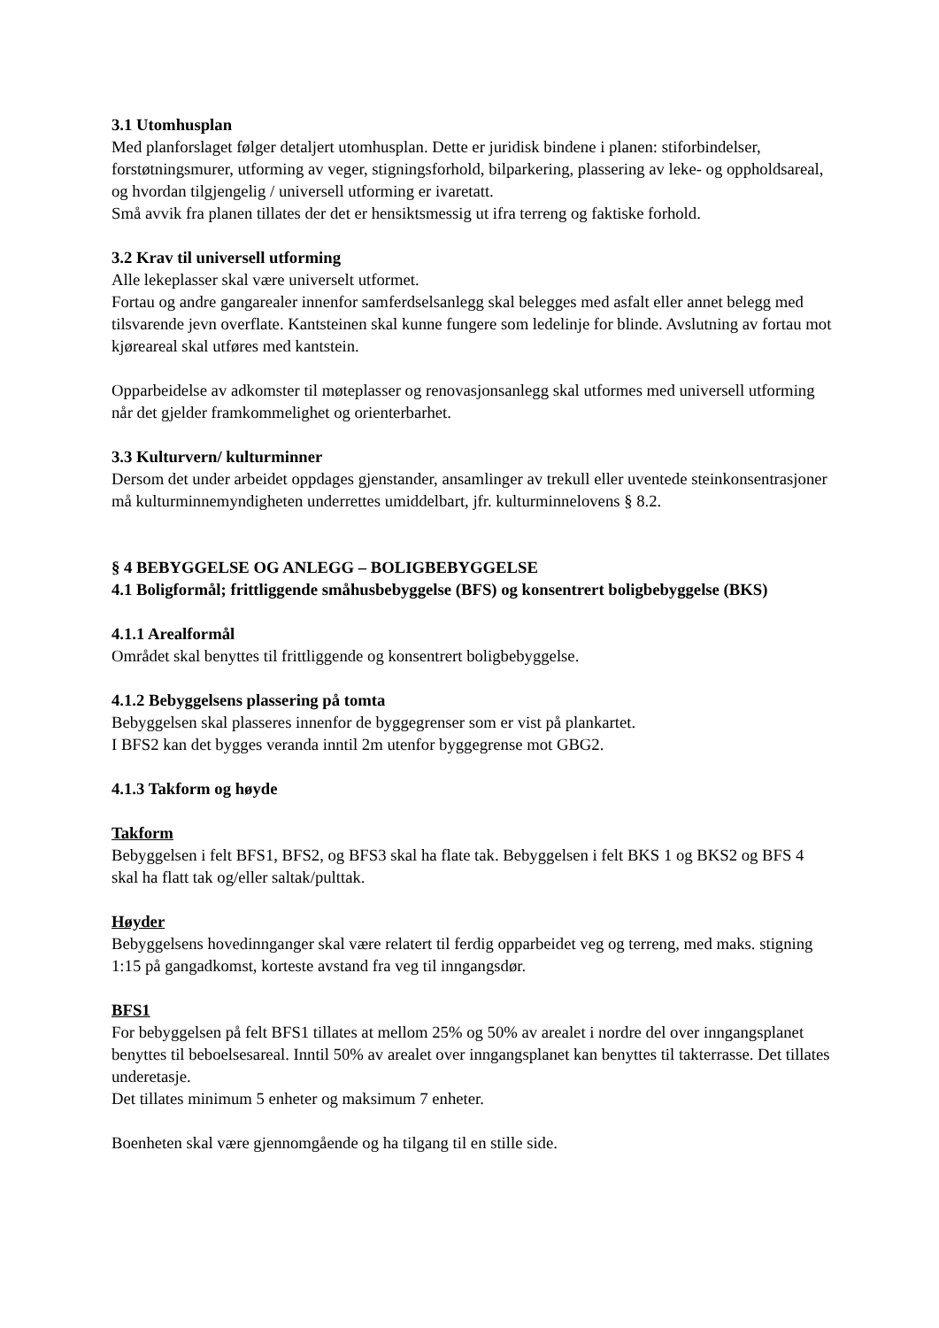3.1 Utomhusplan
Med planforslaget følger detaljert utomhusplan. Dette er juridisk bindene i planen: stiforbindelser, forstøtningsmurer, utforming av veger, stigningsforhold, bilparkering, plassering av leke- og oppholdsareal, og hvordan tilgjengelig / universell utforming er ivaretatt.
Små avvik fra planen tillates der det er hensiktsmessig ut ifra terreng og faktiske forhold.
3.2 Krav til universell utforming
Alle lekeplasser skal være universelt utformet.
Fortau og andre gangarealer innenfor samferdselsanlegg skal belegges med asfalt eller annet belegg med tilsvarende jevn overflate. Kantsteinen skal kunne fungere som ledelinje for blinde. Avslutning av fortau mot kjøreareal skal utføres med kantstein.
Opparbeidelse av adkomster til møteplasser og renovasjonsanlegg skal utformes med universell utforming når det gjelder framkommelighet og orienterbarhet.
3.3 Kulturvern/ kulturminner
Dersom det under arbeidet oppdages gjenstander, ansamlinger av trekull eller uventede steinkonsentrasjoner må kulturminnemyndigheten underrettes umiddelbart, jfr. kulturminnelovens § 8.2.
§ 4 BEBYGGELSE OG ANLEGG – BOLIGBEBYGGELSE
4.1 Boligformål; frittliggende småhusbebyggelse (BFS) og konsentrert boligbebyggelse (BKS)
4.1.1 Arealformål
Området skal benyttes til frittliggende og konsentrert boligbebyggelse.
4.1.2 Bebyggelsens plassering på tomta
Bebyggelsen skal plasseres innenfor de byggegrenser som er vist på plankartet.
I BFS2 kan det bygges veranda inntil 2m utenfor byggegrense mot GBG2.
4.1.3 Takform og høyde
Takform
Bebyggelsen i felt BFS1, BFS2, og BFS3 skal ha flate tak. Bebyggelsen i felt BKS 1 og BKS2 og BFS 4 skal ha flatt tak og/eller saltak/pulttak.
Høyder
Bebyggelsens hovedinnganger skal være relatert til ferdig opparbeidet veg og terreng, med maks. stigning 1:15 på gangadkomst, korteste avstand fra veg til inngangsdør.
BFS1
For bebyggelsen på felt BFS1 tillates at mellom 25% og 50% av arealet i nordre del over inngangsplanet benyttes til beboelsesareal. Inntil 50% av arealet over inngangsplanet kan benyttes til takterrasse. Det tillates underetasje.
Det tillates minimum 5 enheter og maksimum 7 enheter.
Boenheten skal være gjennomgående og ha tilgang til en stille side.